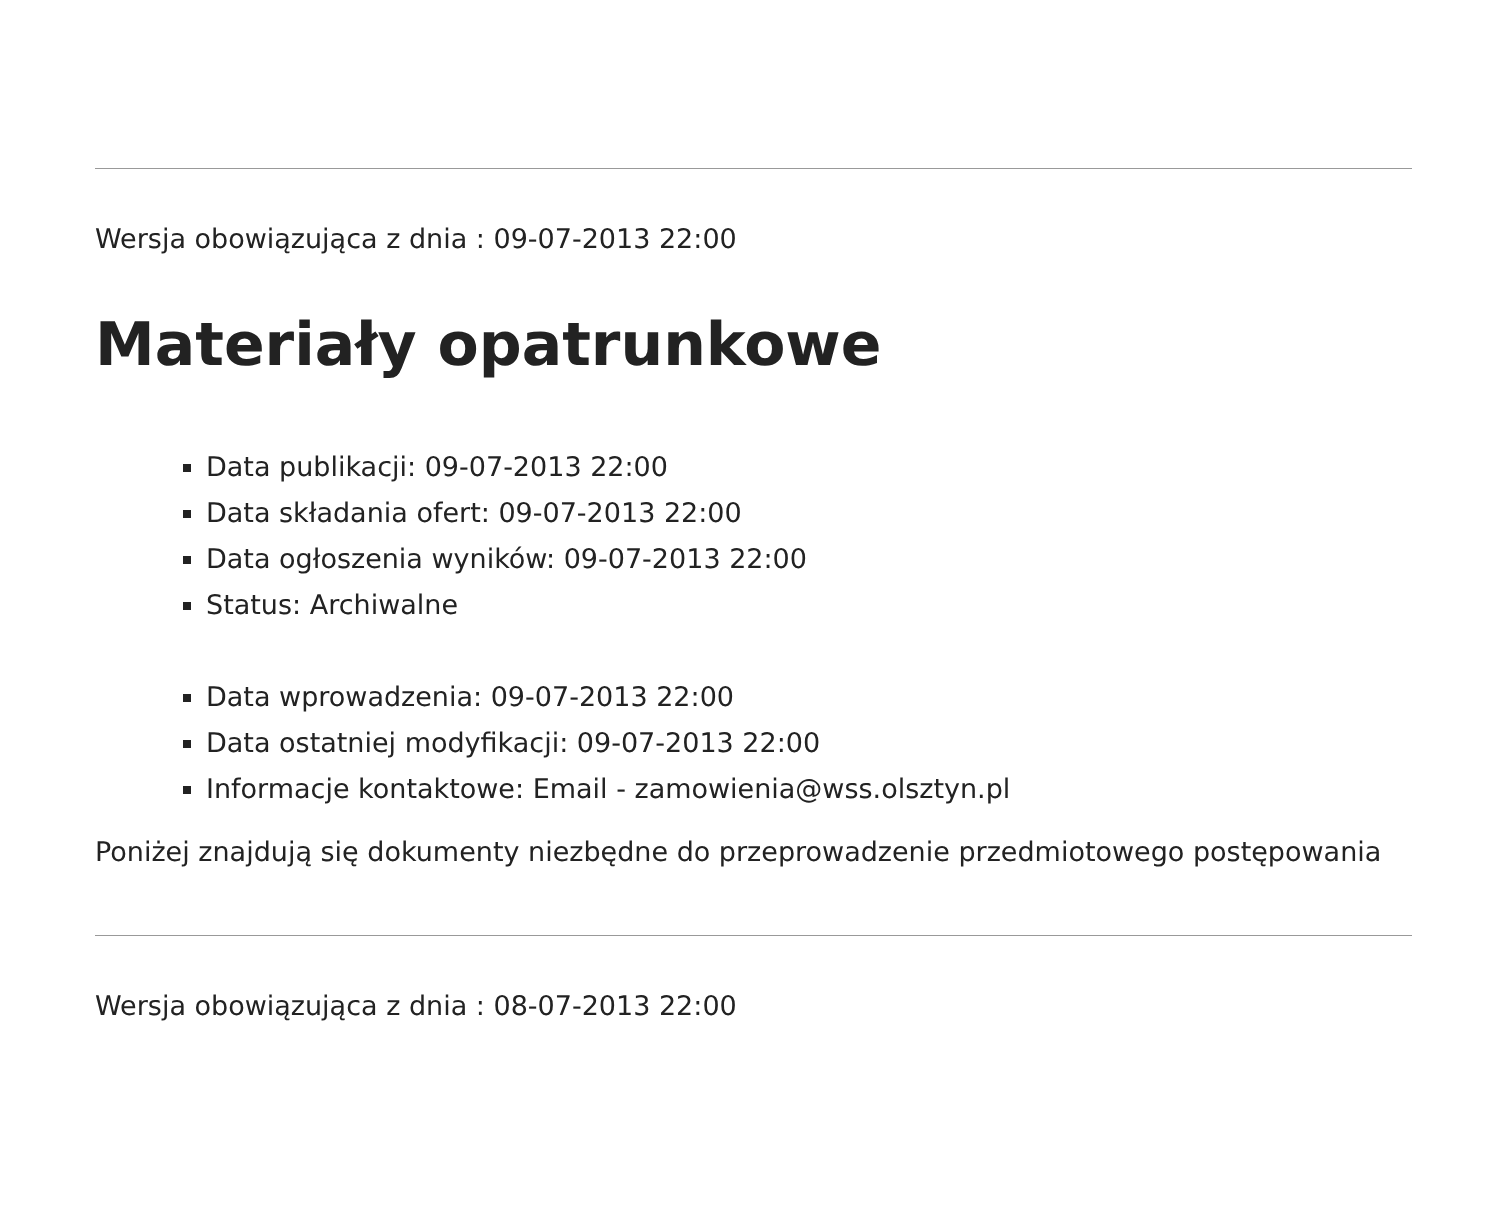Wersja obowiązująca z dnia : 09-07-2013 22:00
Materiały opatrunkowe
Data publikacji: 09-07-2013 22:00
Data składania ofert: 09-07-2013 22:00
Data ogłoszenia wyników: 09-07-2013 22:00
Status: Archiwalne
Data wprowadzenia: 09-07-2013 22:00
Data ostatniej modyfikacji: 09-07-2013 22:00
Informacje kontaktowe: Email - zamowienia@wss.olsztyn.pl
Poniżej znajdują się dokumenty niezbędne do przeprowadzenie przedmiotowego postępowania
Wersja obowiązująca z dnia : 08-07-2013 22:00